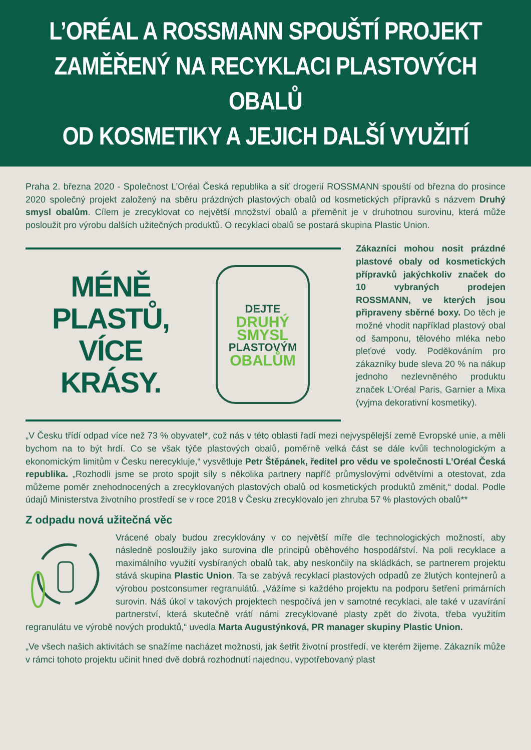L’ORÉAL A ROSSMANN SPOUŠTÍ PROJEKT
ZAMĚŘENÝ NA RECYKLACI PLASTOVÝCH OBALŮ
OD KOSMETIKY A JEJICH DALŠÍ VYUŽITÍ
Praha 2. března 2020 - Společnost L’Oréal Česká republika a síť drogerií ROSSMANN spouští od března do prosince 2020 společný projekt založený na sběru prázdných plastových obalů od kosmetických přípravků s názvem Druhý smysl obalům. Cílem je zrecyklovat co největší množství obalů a přeměnit je v druhotnou surovinu, která může posloužit pro výrobu dalších užitečných produktů. O recyklaci obalů se postará skupina Plastic Union.
MÉNĚ PLASTŮ,
VÍCE KRÁSY.
DEJTE
DRUHÝ
SMYSL
PLASTOVÝM
OBALŮM
Zákazníci mohou nosit prázdné plastové obaly od kosmetických přípravků jakýchkoliv značek do 10 vybraných prodejen ROSSMANN, ve kterých jsou připraveny sběrné boxy. Do těch je možné vhodit například plastový obal od šamponu, tělového mléka nebo pleťové vody. Poděkováním pro zákazníky bude sleva 20 % na nákup jednoho nezlevněného produktu značek L’Oréal Paris, Garnier a Mixa (vyjma dekorativní kosmetiky).
„V Česku třídí odpad více než 73 % obyvatel*, což nás v této oblasti řadí mezi nejvyspělejší země Evropské unie, a měli bychom na to být hrdí. Co se však týče plastových obalů, poměrně velká část se dále kvůli technologickým a ekonomickým limitům v Česku nerecykluje,“ vysvětluje Petr Štěpánek, ředitel pro vědu ve společnosti L’Oréal Česká republika. „Rozhodli jsme se proto spojit síly s několika partnery napříč průmyslovými odvětvími a otestovat, zda můžeme poměr znehodnocených a zrecyklovaných plastových obalů od kosmetických produktů změnit,“ dodal. Podle údajů Ministerstva životního prostředí se v roce 2018 v Česku zrecyklovalo jen zhruba 57 % plastových obalů**
Z odpadu nová užitečná věc
Vrácené obaly budou zrecyklovány v co největší míře dle technologických možností, aby následně posloužily jako surovina dle principů oběhového hospodářství. Na poli recyklace a maximálního využití vysbíraných obalů tak, aby neskončily na skládkách, se partnerem projektu stává skupina Plastic Union. Ta se zabývá recyklací plastových odpadů ze žlutých kontejnerů a výrobou postconsumer regranulátů. „Vážíme si každého projektu na podporu šetření primárních surovin. Náš úkol v takových projektech nespočívá jen v samotné recyklaci, ale také v uzavírání partnerství, která skutečně vrátí námi zrecyklované plasty zpět do života, třeba využitím regranulátu ve výrobě nových produktů,“ uvedla Marta Augustýnková, PR manager skupiny Plastic Union.
„Ve všech našich aktivitách se snažíme nacházet možnosti, jak šetřit životní prostředí, ve kterém žijeme. Zákazník může v rámci tohoto projektu učinit hned dvě dobrá rozhodnutí najednou, vypotřebovaný plast